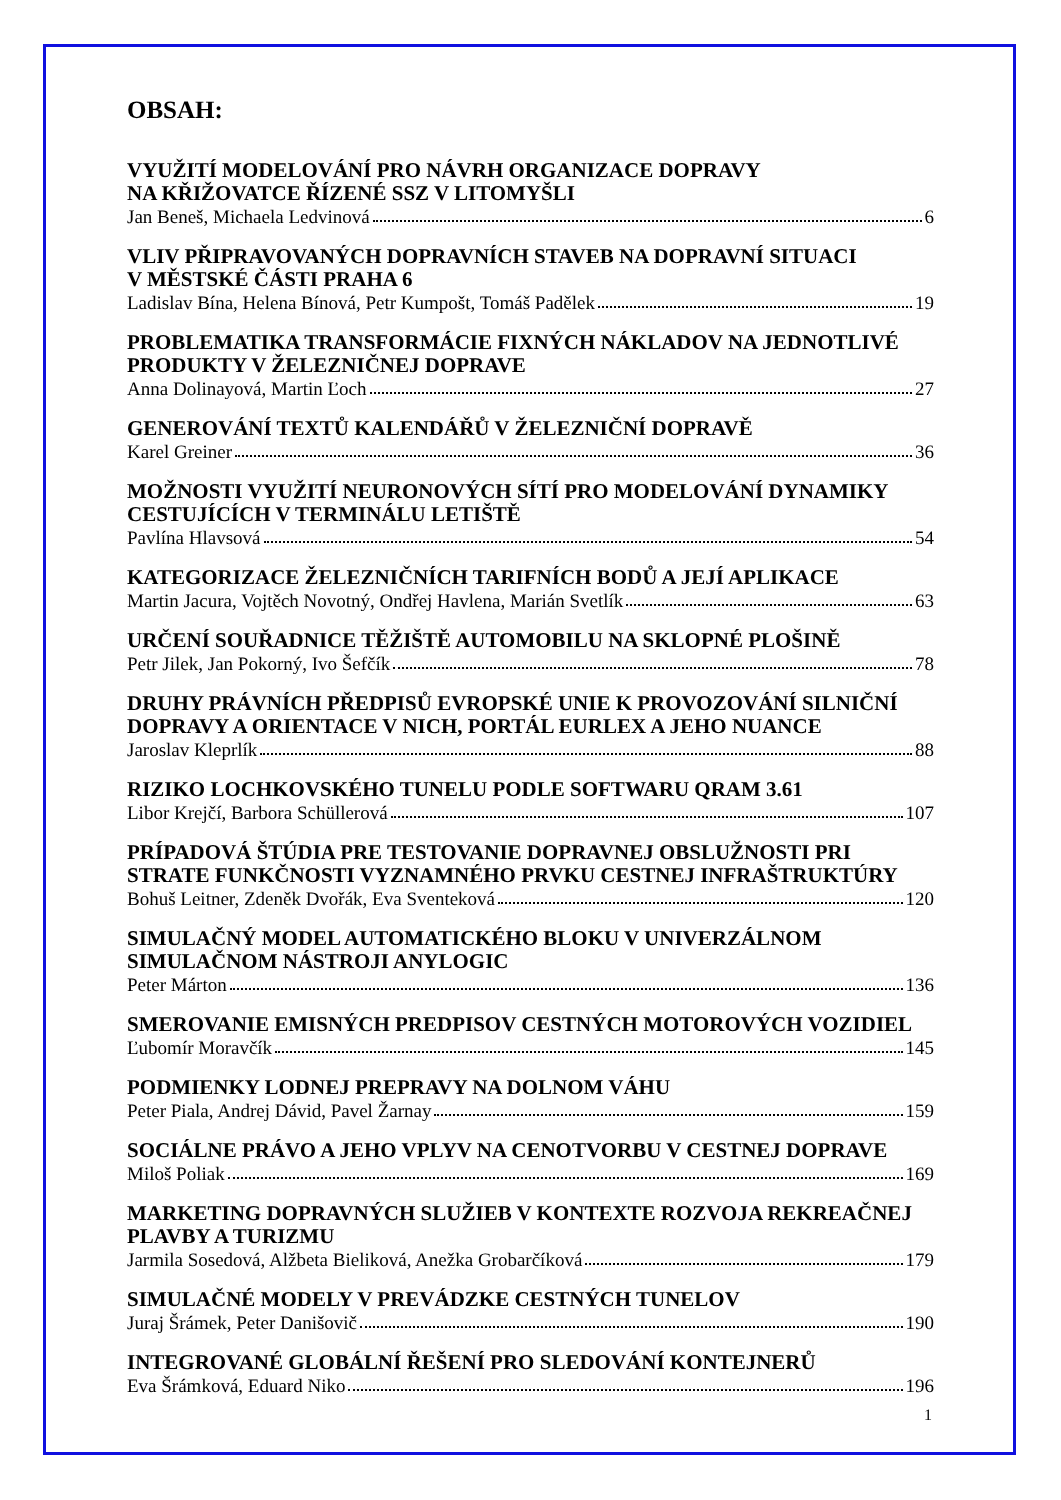OBSAH:
VYUŽITÍ MODELOVÁNÍ PRO NÁVRH ORGANIZACE DOPRAVY
NA KŘIŽOVATCE ŘÍZENÉ SSZ V LITOMYŠLI
Jan Beneš, Michaela Ledvinová 6
VLIV PŘIPRAVOVANÝCH DOPRAVNÍCH STAVEB NA DOPRAVNÍ SITUACI
V MĚSTSKÉ ČÁSTI PRAHA 6
Ladislav Bína, Helena Bínová, Petr Kumpošt, Tomáš Padělek 19
PROBLEMATIKA TRANSFORMÁCIE FIXNÝCH NÁKLADOV NA JEDNOTLIVÉ PRODUKTY V ŽELEZNIČNEJ DOPRAVE
Anna Dolinayová, Martin Ľoch 27
GENEROVÁNÍ TEXTŮ KALENDÁŘŮ V ŽELEZNIČNÍ DOPRAVĚ
Karel Greiner 36
MOŽNOSTI VYUŽITÍ NEURONOVÝCH SÍTÍ PRO MODELOVÁNÍ DYNAMIKY CESTUJÍCÍCH V TERMINÁLU LETIŠTĚ
Pavlína Hlavsová 54
KATEGORIZACE ŽELEZNIČNÍCH TARIFNÍCH BODŮ A JEJÍ APLIKACE
Martin Jacura, Vojtěch Novotný, Ondřej Havlena, Marián Svetlík 63
URČENÍ SOUŘADNICE TĚŽIŠTĚ AUTOMOBILU NA SKLOPNÉ PLOŠINĚ
Petr Jilek, Jan Pokorný, Ivo Šefčík 78
DRUHY PRÁVNÍCH PŘEDPISŮ EVROPSKÉ UNIE K PROVOZOVÁNÍ SILNIČNÍ DOPRAVY A ORIENTACE V NICH, PORTÁL EURLEX A JEHO NUANCE
Jaroslav Kleprlík 88
RIZIKO LOCHKOVSKÉHO TUNELU PODLE SOFTWARU QRAM 3.61
Libor Krejčí, Barbora Schüllerová 107
PRÍPADOVÁ ŠTÚDIA PRE TESTOVANIE DOPRAVNEJ OBSLUŽNOSTI PRI STRATE FUNKČNOSTI VYZNAMNÉHO PRVKU CESTNEJ INFRAŠTRUKTÚRY
Bohuš Leitner, Zdeněk Dvořák, Eva Sventeková 120
SIMULAČNÝ MODEL AUTOMATICKÉHO BLOKU V UNIVERZÁLNOM SIMULAČNOM NÁSTROJI ANYLOGIC
Peter Márton 136
SMEROVANIE EMISNÝCH PREDPISOV CESTNÝCH MOTOROVÝCH VOZIDIEL
Ľubomír Moravčík 145
PODMIENKY LODNEJ PREPRAVY NA DOLNOM VÁHU
Peter Piala, Andrej Dávid, Pavel Žarnay 159
SOCIÁLNE PRÁVO A JEHO VPLYV NA CENOTVORBU V CESTNEJ DOPRAVE
Miloš Poliak 169
MARKETING DOPRAVNÝCH SLUŽIEB V KONTEXTE ROZVOJA REKREAČNEJ PLAVBY A TURIZMU
Jarmila Sosedová, Alžbeta Bieliková, Anežka Grobarčíková 179
SIMULAČNÉ MODELY V PREVÁDZKE CESTNÝCH TUNELOV
Juraj Šrámek, Peter Danišovič 190
INTEGROVANÉ GLOBÁLNÍ ŘEŠENÍ PRO SLEDOVÁNÍ KONTEJNERŮ
Eva Šrámková, Eduard Niko 196
1